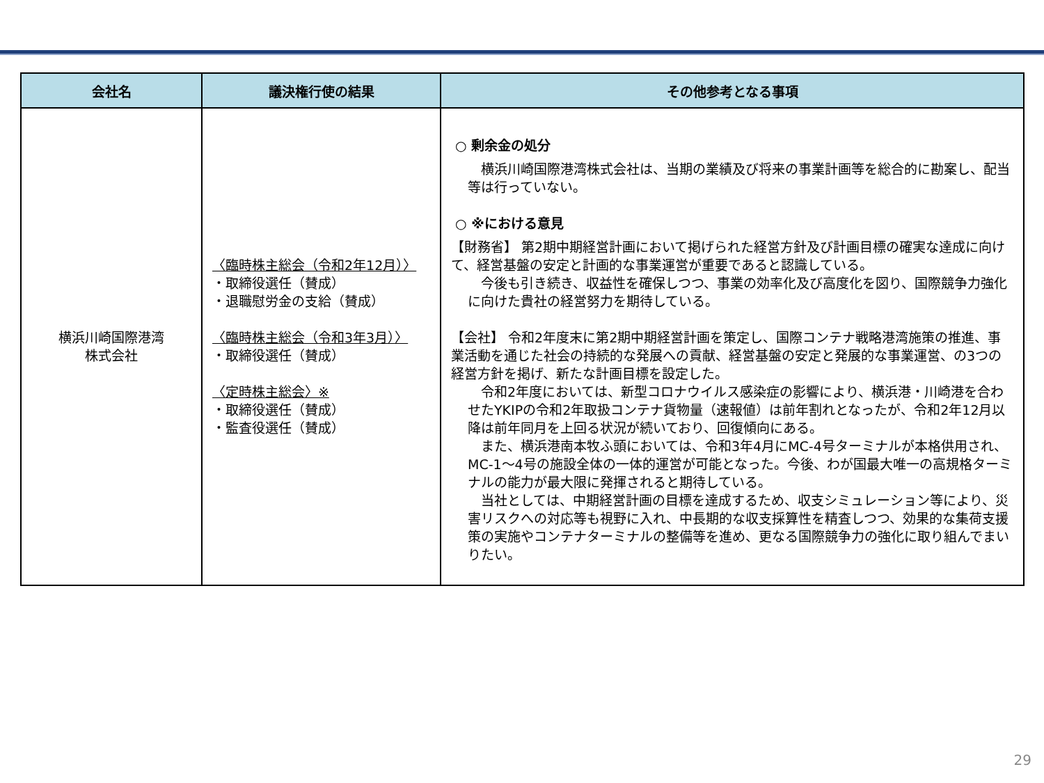| 会社名 | 議決権行使の結果 | その他参考となる事項 |
| --- | --- | --- |
| 横浜川崎国際港湾 株式会社 | 〈臨時株主総会（令和2年12月）〉 ・取締役選任（賛成） ・退職慰労金の支給（賛成） 〈臨時株主総会（令和3年3月）〉 ・取締役選任（賛成） 〈定時株主総会〉※ ・取締役選任（賛成） ・監査役選任（賛成） | ○ 剰余金の処分 横浜川崎国際港湾株式会社は、当期の業績及び将来の事業計画等を総合的に勘案し、配当等は行っていない。 ○ ※における意見 【財務省】 第2期中期経営計画において掲げられた経営方針及び計画目標の確実な達成に向けて、経営基盤の安定と計画的な事業運営が重要であると認識している。 今後も引き続き、収益性を確保しつつ、事業の効率化及び高度化を図り、国際競争力強化に向けた貴社の経営努力を期待している。 【会社】 令和2年度末に第2期中期経営計画を策定し、国際コンテナ戦略港湾施策の推進、事業活動を通じた社会の持続的な発展への貢献、経営基盤の安定と発展的な事業運営、の3つの経営方針を掲げ、新たな計画目標を設定した。 令和2年度においては、新型コロナウイルス感染症の影響により、横浜港・川崎港を合わせたYKIPの令和2年取扱コンテナ貨物量（速報値）は前年割れとなったが、令和2年12月以降は前年同月を上回る状況が続いており、回復傾向にある。 また、横浜港南本牧ふ頭においては、令和3年4月にMC-4号ターミナルが本格供用され、MC-1～4号の施設全体の一体的運営が可能となった。今後、わが国最大唯一の高規格ターミナルの能力が最大限に発揮されると期待している。 当社としては、中期経営計画の目標を達成するため、収支シミュレーション等により、災害リスクへの対応等も視野に入れ、中長期的な収支採算性を精査しつつ、効果的な集荷支援策の実施やコンテナターミナルの整備等を進め、更なる国際競争力の強化に取り組んでまいりたい。 |
29